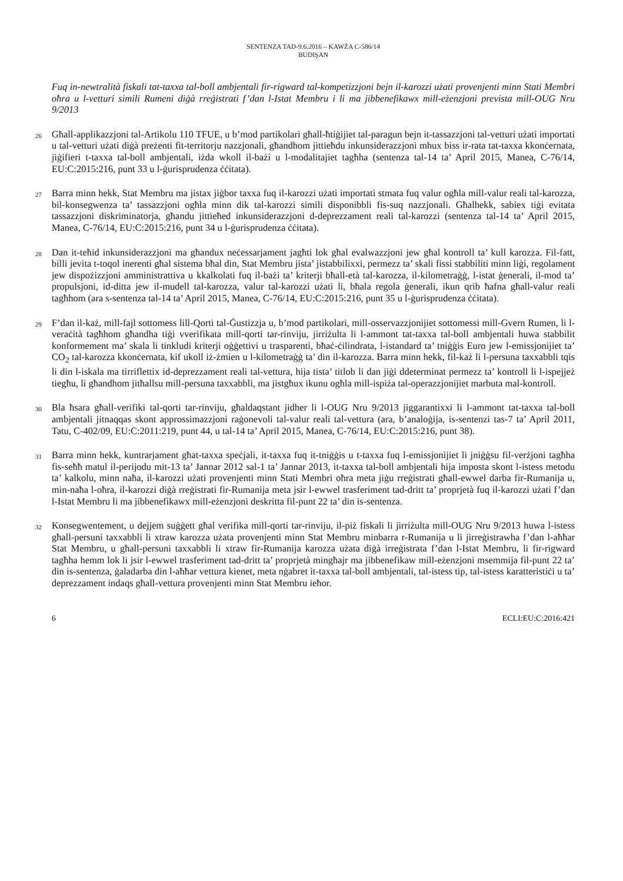SENTENZA TAD-9.6.2016 – KAWŻA C-586/14
BUDIŞAN
Fuq in-newtralità fiskali tat-taxxa tal-boll ambjentali fir-rigward tal-kompetizzjoni bejn il-karozzi użati provenjenti minn Stati Membri oħra u l-vetturi simili Rumeni diġà rreġistrati f’dan l-Istat Membru i li ma jibbenefikawx mill-eżenzjoni prevista mill-OUG Nru 9/2013
26
Għall-applikazzjoni tal-Artikolu 110 TFUE, u b’mod partikolari għall-ħtiġijiet tal-paragun bejn it-tassazzjoni tal-vetturi użati importati u tal-vetturi użati diġà preżenti fit-territorju nazzjonali, għandhom jittieħdu inkunsiderazzjoni mhux biss ir-rata tat-taxxa kkonċernata, jiġifieri t-taxxa tal-boll ambjentali, iżda wkoll il-bażi u l-modalitajiet tagħha (sentenza tal-14 ta’ April 2015, Manea, C-76/14, EU:C:2015:216, punt 33 u l-ġurisprudenza ċċitata).
27
Barra minn hekk, Stat Membru ma jistax jiġbor taxxa fuq il-karozzi użati importati stmata fuq valur ogħla mill-valur reali tal-karozza, bil-konsegwenza ta’ tassazzjoni ogħla minn dik tal-karozzi simili disponibbli fis-suq nazzjonali. Għalhekk, sabiex tiġi evitata tassazzjoni diskriminatorja, għandu jittieħed inkunsiderazzjoni d-deprezzament reali tal-karozzi (sentenza tal-14 ta’ April 2015, Manea, C-76/14, EU:C:2015:216, punt 34 u l-ġurisprudenza ċċitata).
28
Dan it-teħid inkunsiderazzjoni ma għandux neċessarjament jagħti lok għal evalwazzjoni jew għal kontroll ta’ kull karozza. Fil-fatt, billi jevita t-toqol inerenti għal sistema bħal din, Stat Membru jista’ jistabbilixxi, permezz ta’ skali fissi stabbiliti minn liġi, regolament jew dispożizzjoni amministrattiva u kkalkolati fuq il-bażi ta’ kriterji bħall-età tal-karozza, il-kilometraġġ, l-istat ġenerali, il-mod ta’ propulsjoni, id-ditta jew il-mudell tal-karozza, valur tal-karozzi użati li, bħala regola ġenerali, ikun qrib ħafna għall-valur reali tagħhom (ara s-sentenza tal-14 ta’ April 2015, Manea, C-76/14, EU:C:2015:216, punt 35 u l-ġurisprudenza ċċitata).
29
F’dan il-każ, mill-fajl sottomess lill-Qorti tal-Ġustizzja u, b’mod partikolari, mill-osservazzjonijiet sottomessi mill-Gvern Rumen, li l-veraċità tagħhom għandha tiġi vverifikata mill-qorti tar-rinviju, jirriżulta li l-ammont tat-taxxa tal-boll ambjentali huwa stabbilit konformement ma’ skala li tinkludi kriterji oġġettivi u trasparenti, bħaċ-ċilindrata, l-istandard ta’ tniġġis Euro jew l-emissjonijiet ta’ CO<sub>2</sub> tal-karozza kkonċernata, kif ukoll iż-żmien u l-kilometraġġ ta’ din il-karozza. Barra minn hekk, fil-każ li l-persuna taxxabbli tqis li din l-iskala ma tirriflettix id-deprezzament reali tal-vettura, hija tista’ titlob li dan jiġi ddeterminat permezz ta’ kontroll li l-ispejjeż tiegħu, li għandhom jitħallsu mill-persuna taxxabbli, ma jistgħux ikunu ogħla mill-ispiża tal-operazzjonijiet marbuta mal-kontroll.
30
Bla ħsara għall-verifiki tal-qorti tar-rinviju, għaldaqstant jidher li l-OUG Nru 9/2013 jiggarantixxi li l-ammont tat-taxxa tal-boll ambjentali jitnaqqas skont approssimazzjoni raġonevoli tal-valur reali tal-vettura (ara, b’analoġija, is-sentenzi tas-7 ta’ April 2011, Tatu, C-402/09, EU:C:2011:219, punt 44, u tal-14 ta’ April 2015, Manea, C-76/14, EU:C:2015:216, punt 38).
31
Barra minn hekk, kuntrarjament għat-taxxa speċjali, it-taxxa fuq it-tniġġis u t-taxxa fuq l-emissjonijiet li jniġġsu fil-verżjoni tagħha fis-seħħ matul il-perijodu mit-13 ta’ Jannar 2012 sal-1 ta’ Jannar 2013, it-taxxa tal-boll ambjentali hija imposta skont l-istess metodu ta’ kalkolu, minn naħa, il-karozzi użati provenjenti minn Stati Membri oħra meta jiġu rreġistrati għall-ewwel darba fir-Rumanija u, min-naħa l-oħra, il-karozzi diġà rreġistrati fir-Rumanija meta jsir l-ewwel trasferiment tad-dritt ta’ proprjetà fuq il-karozzi użati f’dan l-Istat Membru li ma jibbenefikawx mill-eżenzjoni deskritta fil-punt 22 ta’ din is-sentenza.
32
Konsegwentement, u dejjem suġġett għal verifika mill-qorti tar-rinviju, il-piż fiskali li jirriżulta mill-OUG Nru 9/2013 huwa l-istess għall-persuni taxxabbli li xtraw karozza użata provenjenti minn Stat Membru minbarra r-Rumanija u li jirreġistrawha f’dan l-aħħar Stat Membru, u għall-persuni taxxabbli li xtraw fir-Rumanija karozza użata diġà irreġistrata f’dan l-Istat Membru, li fir-rigward tagħha hemm lok li jsir l-ewwel trasferiment tad-dritt ta’ proprjetà mingħajr ma jibbenefikaw mill-eżenzjoni msemmija fil-punt 22 ta’ din is-sentenza, ġaladarba din l-aħħar vettura kienet, meta nġabret it-taxxa tal-boll ambjentali, tal-istess tip, tal-istess karatteristiċi u ta’ deprezzament indaqs għall-vettura provenjenti minn Stat Membru ieħor.
6 ECLI:EU:C:2016:421